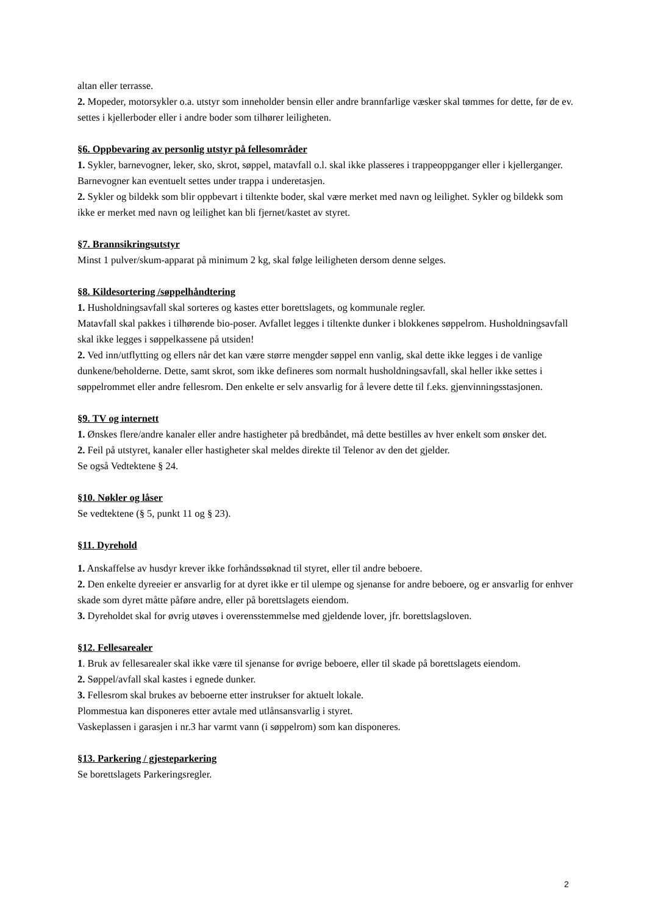altan eller terrasse.
2. Mopeder, motorsykler o.a. utstyr som inneholder bensin eller andre brannfarlige væsker skal tømmes for dette, før de ev. settes i kjellerboder eller i andre boder som tilhører leiligheten.
§6. Oppbevaring av personlig utstyr på fellesområder
1. Sykler, barnevogner, leker, sko, skrot, søppel, matavfall o.l. skal ikke plasseres i trappeoppganger eller i kjellerganger. Barnevogner kan eventuelt settes under trappa i underetasjen.
2. Sykler og bildekk som blir oppbevart i tiltenkte boder, skal være merket med navn og leilighet. Sykler og bildekk som ikke er merket med navn og leilighet kan bli fjernet/kastet av styret.
§7. Brannsikringsutstyr
Minst 1 pulver/skum-apparat på minimum 2 kg, skal følge leiligheten dersom denne selges.
§8. Kildesortering /søppelhåndtering
1. Husholdningsavfall skal sorteres og kastes etter borettslagets, og kommunale regler.
Matavfall skal pakkes i tilhørende bio-poser. Avfallet legges i tiltenkte dunker i blokkenes søppelrom. Husholdningsavfall skal ikke legges i søppelkassene på utsiden!
2. Ved inn/utflytting og ellers når det kan være større mengder søppel enn vanlig, skal dette ikke legges i de vanlige dunkene/beholderne. Dette, samt skrot, som ikke defineres som normalt husholdningsavfall, skal heller ikke settes i søppelrommet eller andre fellesrom. Den enkelte er selv ansvarlig for å levere dette til f.eks. gjenvinningsstasjonen.
§9. TV og internett
1. Ønskes flere/andre kanaler eller andre hastigheter på bredbåndet, må dette bestilles av hver enkelt som ønsker det.
2. Feil på utstyret, kanaler eller hastigheter skal meldes direkte til Telenor av den det gjelder.
Se også Vedtektene § 24.
§10. Nøkler og låser
Se vedtektene (§ 5, punkt 11 og § 23).
§11. Dyrehold
1. Anskaffelse av husdyr krever ikke forhåndssøknad til styret, eller til andre beboere.
2. Den enkelte dyreeier er ansvarlig for at dyret ikke er til ulempe og sjenanse for andre beboere, og er ansvarlig for enhver skade som dyret måtte påføre andre, eller på borettslagets eiendom.
3. Dyreholdet skal for øvrig utøves i overensstemmelse med gjeldende lover, jfr. borettslagsloven.
§12. Fellesarealer
1. Bruk av fellesarealer skal ikke være til sjenanse for øvrige beboere, eller til skade på borettslagets eiendom.
2. Søppel/avfall skal kastes i egnede dunker.
3. Fellesrom skal brukes av beboerne etter instrukser for aktuelt lokale.
Plommestua kan disponeres etter avtale med utlånsansvarlig i styret.
Vaskeplassen i garasjen i nr.3 har varmt vann (i søppelrom) som kan disponeres.
§13. Parkering / gjesteparkering
Se borettslagets Parkeringsregler.
2